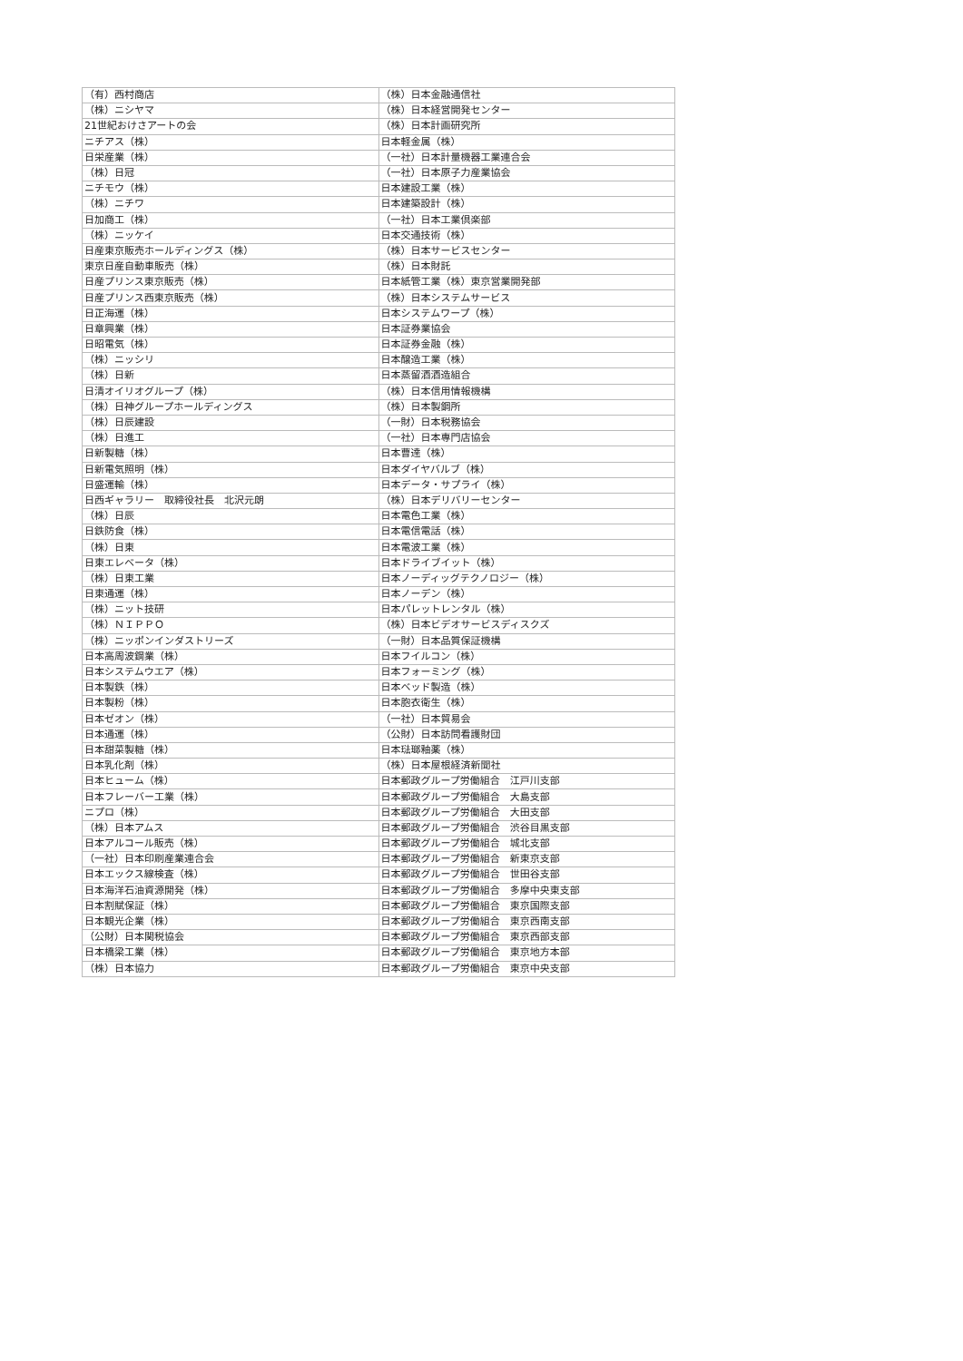| （有）西村商店 | （株）日本金融通信社 |
| （株）ニシヤマ | （株）日本経営開発センター |
| 21世紀おけさアートの会 | （株）日本計画研究所 |
| ニチアス（株） | 日本軽金属（株） |
| 日栄産業（株） | （一社）日本計量機器工業連合会 |
| （株）日冠 | （一社）日本原子力産業協会 |
| ニチモウ（株） | 日本建設工業（株） |
| （株）ニチワ | 日本建築設計（株） |
| 日加商工（株） | （一社）日本工業倶楽部 |
| （株）ニッケイ | 日本交通技術（株） |
| 日産東京販売ホールディングス（株） | （株）日本サービスセンター |
| 東京日産自動車販売（株） | （株）日本財託 |
| 日産プリンス東京販売（株） | 日本紙管工業（株）東京営業開発部 |
| 日産プリンス西東京販売（株） | （株）日本システムサービス |
| 日正海運（株） | 日本システムワープ（株） |
| 日章興業（株） | 日本証券業協会 |
| 日昭電気（株） | 日本証券金融（株） |
| （株）ニッシリ | 日本醸造工業（株） |
| （株）日新 | 日本蒸留酒酒造組合 |
| 日清オイリオグループ（株） | （株）日本信用情報機構 |
| （株）日神グループホールディングス | （株）日本製鋼所 |
| （株）日辰建設 | （一財）日本税務協会 |
| （株）日進工 | （一社）日本専門店協会 |
| 日新製糖（株） | 日本曹達（株） |
| 日新電気照明（株） | 日本ダイヤバルブ（株） |
| 日盛運輸（株） | 日本データ・サプライ（株） |
| 日西ギャラリー 取締役社長 北沢元朗 | （株）日本デリバリーセンター |
| （株）日辰 | 日本電色工業（株） |
| 日鉄防食（株） | 日本電信電話（株） |
| （株）日東 | 日本電波工業（株） |
| 日東エレベータ（株） | 日本ドライブイット（株） |
| （株）日東工業 | 日本ノーディッグテクノロジー（株） |
| 日東通運（株） | 日本ノーデン（株） |
| （株）ニット技研 | 日本パレットレンタル（株） |
| （株）ＮＩＰＰＯ | （株）日本ビデオサービスディスクズ |
| （株）ニッポンインダストリーズ | （一財）日本品質保証機構 |
| 日本高周波鋼業（株） | 日本フイルコン（株） |
| 日本システムウエア（株） | 日本フォーミング（株） |
| 日本製鉄（株） | 日本ベッド製造（株） |
| 日本製粉（株） | 日本胞衣衛生（株） |
| 日本ゼオン（株） | （一社）日本貿易会 |
| 日本通運（株） | （公財）日本訪問看護財団 |
| 日本甜菜製糖（株） | 日本琺瑯釉薬（株） |
| 日本乳化剤（株） | （株）日本屋根経済新聞社 |
| 日本ヒューム（株） | 日本郵政グループ労働組合 江戸川支部 |
| 日本フレーバー工業（株） | 日本郵政グループ労働組合 大島支部 |
| ニプロ（株） | 日本郵政グループ労働組合 大田支部 |
| （株）日本アムス | 日本郵政グループ労働組合 渋谷目黒支部 |
| 日本アルコール販売（株） | 日本郵政グループ労働組合 城北支部 |
| （一社）日本印刷産業連合会 | 日本郵政グループ労働組合 新東京支部 |
| 日本エックス線検査（株） | 日本郵政グループ労働組合 世田谷支部 |
| 日本海洋石油資源開発（株） | 日本郵政グループ労働組合 多摩中央東支部 |
| 日本割賦保証（株） | 日本郵政グループ労働組合 東京国際支部 |
| 日本観光企業（株） | 日本郵政グループ労働組合 東京西南支部 |
| （公財）日本関税協会 | 日本郵政グループ労働組合 東京西部支部 |
| 日本橋梁工業（株） | 日本郵政グループ労働組合 東京地方本部 |
| （株）日本協力 | 日本郵政グループ労働組合 東京中央支部 |